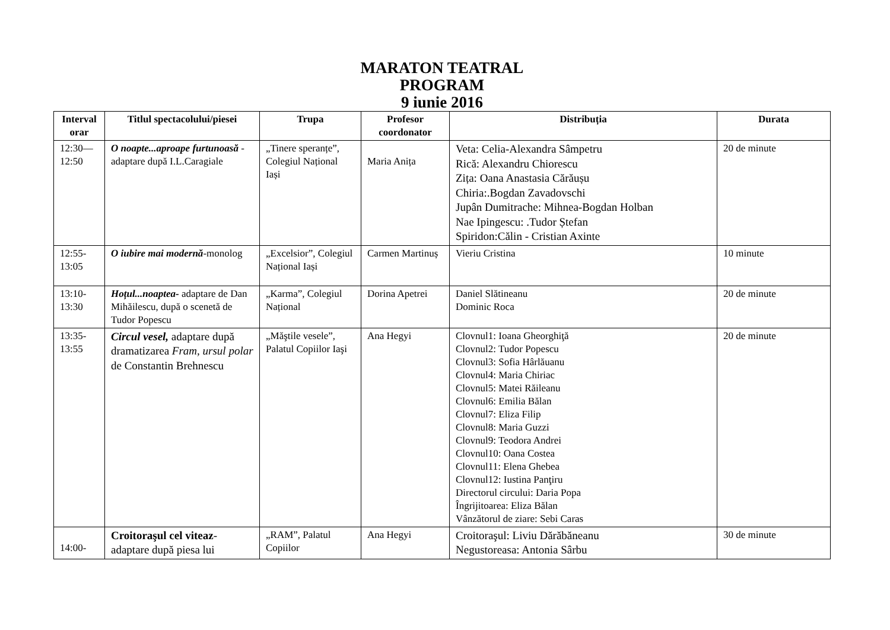MARATON TEATRAL
PROGRAM
9 iunie 2016
| Interval orar | Titlul spectacolului/piesei | Trupa | Profesor coordonator | Distribuția | Durata |
| --- | --- | --- | --- | --- | --- |
| 12:30— 12:50 | O noapte...aproape furtunoasă -adaptare după I.L.Caragiale | „Tinere speranțe”, Colegiul Național Iași | Maria Anița | Veta: Celia-Alexandra Sâmpetru Rică: Alexandru Chiorescu Zița: Oana Anastasia Cărăușu Chiria:.Bogdan Zavadovschi Jupân Dumitrache: Mihnea-Bogdan Holban Nae Ipingescu: .Tudor Ștefan Spiridon:Călin - Cristian Axinte | 20 de minute |
| 12:55- 13:05 | O iubire mai modernă -monolog | „Excelsior”, Colegiul Național Iași | Carmen Martinuș | Vieriu Cristina | 10 minute |
| 13:10- 13:30 | Hoțul...noaptea- adaptare de Dan Mihăilescu, după o scenetă de Tudor Popescu | „Karma”, Colegiul Național | Dorina Apetrei | Daniel Slătineanu Dominic Roca | 20 de minute |
| 13:35- 13:55 | Circul vesel, adaptare după dramatizarea Fram, ursul polar de Constantin Brehnescu | „Măştile vesele”, Palatul Copiilor Iaşi | Ana Hegyi | Clovnul1: Ioana Gheorghiţă Clovnul2: Tudor Popescu Clovnul3: Sofia Hârlăuanu Clovnul4: Maria Chiriac Clovnul5: Matei Răileanu Clovnul6: Emilia Bălan Clovnul7: Eliza Filip Clovnul8: Maria Guzzi Clovnul9: Teodora Andrei Clovnul10: Oana Costea Clovnul11: Elena Ghebea Clovnul12: Iustina Panţiru Directorul circului: Daria Popa Îngrijitoarea: Eliza Bălan Vânzătorul de ziare: Sebi Caras | 20 de minute |
| 14:00- | Croitoraşul cel viteaz -adaptare după piesa lui | „RAM”, Palatul Copiilor | Ana Hegyi | Croitoraşul: Liviu Dărăbăneanu Negustoreasa: Antonia Sârbu | 30 de minute |